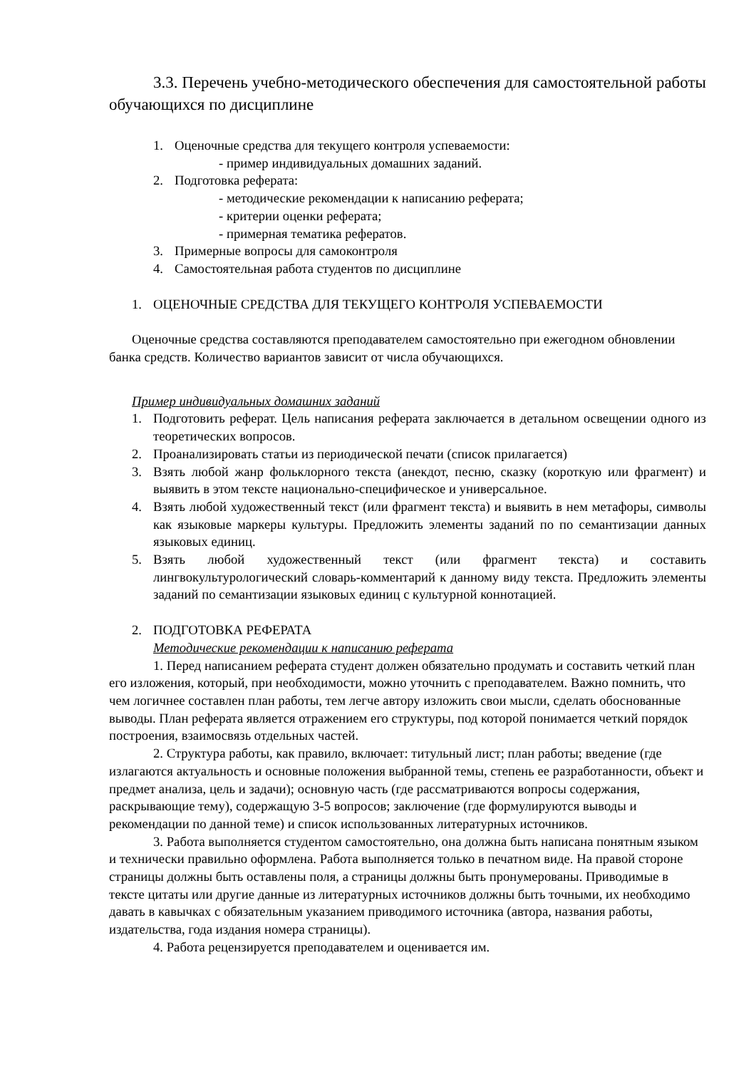3.3. Перечень учебно-методического обеспечения для самостоятельной работы обучающихся по дисциплине
1. Оценочные средства для текущего контроля успеваемости:
- пример индивидуальных домашних заданий.
2. Подготовка реферата:
- методические рекомендации к написанию реферата;
- критерии оценки реферата;
- примерная тематика рефератов.
3. Примерные вопросы для самоконтроля
4. Самостоятельная работа студентов по дисциплине
1. ОЦЕНОЧНЫЕ СРЕДСТВА ДЛЯ ТЕКУЩЕГО КОНТРОЛЯ УСПЕВАЕМОСТИ
Оценочные средства составляются преподавателем самостоятельно при ежегодном обновлении банка средств. Количество вариантов зависит от числа обучающихся.
Пример индивидуальных домашних заданий
1. Подготовить реферат. Цель написания реферата заключается в детальном освещении одного из теоретических вопросов.
2. Проанализировать статьи из периодической печати (список прилагается)
3. Взять любой жанр фольклорного текста (анекдот, песню, сказку (короткую или фрагмент) и выявить в этом тексте национально-специфическое и универсальное.
4. Взять любой художественный текст (или фрагмент текста) и выявить в нем метафоры, символы как языковые маркеры культуры. Предложить элементы заданий по по семантизации данных языковых единиц.
5. Взять любой художественный текст (или фрагмент текста) и составить лингвокультурологический словарь-комментарий к данному виду текста. Предложить элементы заданий по семантизации языковых единиц с культурной коннотацией.
2. ПОДГОТОВКА РЕФЕРАТА
Методические рекомендации к написанию реферата
1. Перед написанием реферата студент должен обязательно продумать и составить четкий план его изложения, который, при необходимости, можно уточнить с преподавателем. Важно помнить, что чем логичнее составлен план работы, тем легче автору изложить свои мысли, сделать обоснованные выводы. План реферата является отражением его структуры, под которой понимается четкий порядок построения, взаимосвязь отдельных частей.
2. Структура работы, как правило, включает: титульный лист; план работы; введение (где излагаются актуальность и основные положения выбранной темы, степень ее разработанности, объект и предмет анализа, цель и задачи); основную часть (где рассматриваются вопросы содержания, раскрывающие тему), содержащую 3-5 вопросов; заключение (где формулируются выводы и рекомендации по данной теме) и список использованных литературных источников.
3. Работа выполняется студентом самостоятельно, она должна быть написана понятным языком и технически правильно оформлена. Работа выполняется только в печатном виде. На правой стороне страницы должны быть оставлены поля, а страницы должны быть пронумерованы. Приводимые в тексте цитаты или другие данные из литературных источников должны быть точными, их необходимо давать в кавычках с обязательным указанием приводимого источника (автора, названия работы, издательства, года издания номера страницы).
4. Работа рецензируется преподавателем и оценивается им.